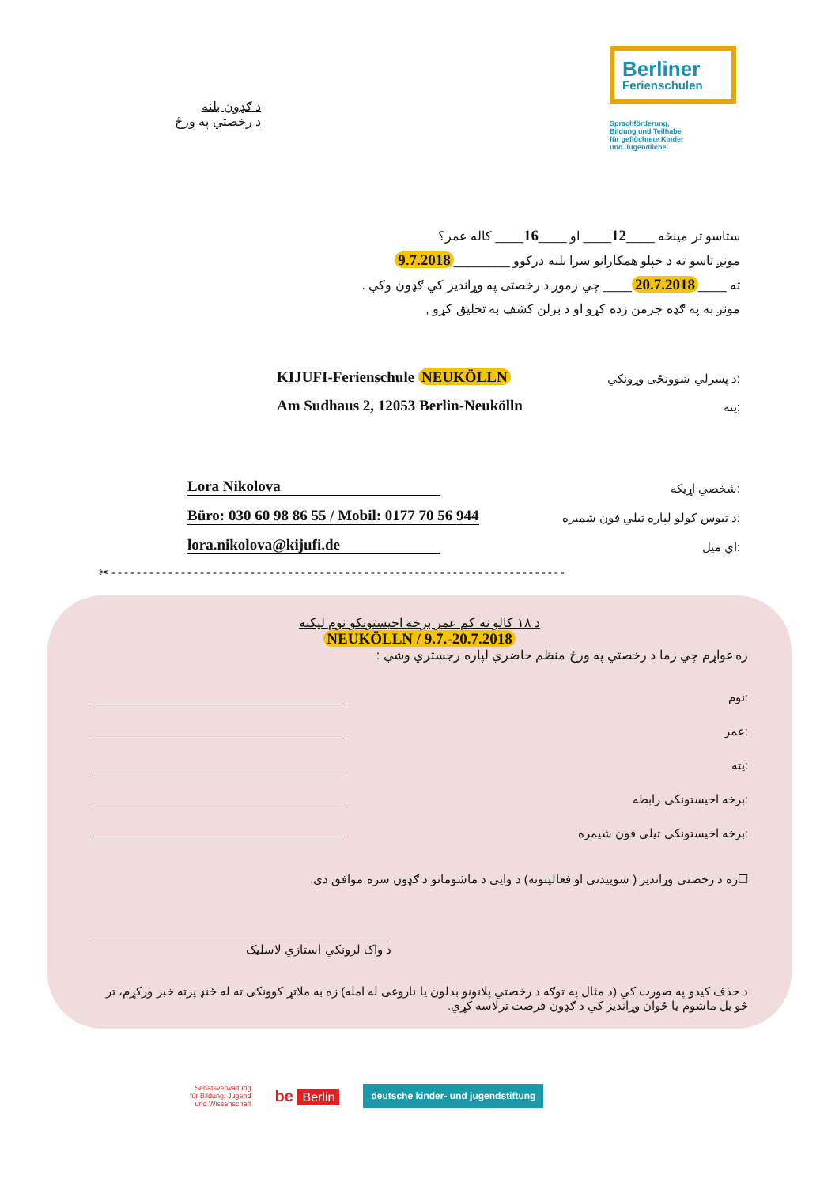Berliner
Ferienschulen
Sprachförderung,
Bildung und Teilhabe
für geflüchtete Kinder
und Jugendliche
د ګډون بلنه
د رخصتي په ورځ
ستاسو تر مینځه ____12____ او ____16____ کاله عمر؟
مونږ تاسو ته د خپلو همکارانو سرا بلنه درکوو ________ 9.7.2018
ته ____ 20.7.2018 ____ چي زموږ د رخصتی په وړاندیز کي ګډون وکي .
مونږ به په ګډه جرمن زده کړو او د برلن کشف به تخلیق کړو ,
KIJUFI-Ferienschule NEUKÖLLN د پسرلي ښوونځی وړونکي:
Am Sudhaus 2, 12053 Berlin-Neukölln پته:
Lora Nikolova شخصي اړیکه:
Büro: 030 60 98 86 55 / Mobil: 0177 70 56 944 د تیوس کولو لپاره تیلي فون شمیره:
lora.nikolova@kijufi.de اي میل:
✂------------------------------------------------------------------------
د ۱۸ کالو نه کم عمر برخه اخیستونکو نوم لیکنه
NEUKÖLLN / 9.7.-20.7.2018
زه غواړم چي زما د رخصتي په ورځ منظم حاضري لپاره رجستري وشي :
نوم:
عمر:
پته:
برخه اخیستونکي رابطه:
برخه اخیستونکي تیلي فون شیمره:
☐زه د رخصتي وړانديز ( ښوییدني او فعالیتونه) د وايي د ماشومانو د ګډون سره موافق دي.
د واک لرونکي استازي لاسلیک
د حذف کیدو په صورت کي (د مثال په توګه د رخصتي پلانونو بدلون یا ناروغی له امله) زه به ملاتړ کوونکی ته له ځنډ پرته خبر ورکړم، تر څو بل ماشوم یا ځوان وړانديز کي د ګډون فرصت ترلاسه کړي.
Senatsverwaltung
für Bildung, Jugend
und Wissenschaft
be Berlin
deutsche kinder- und jugendstiftung